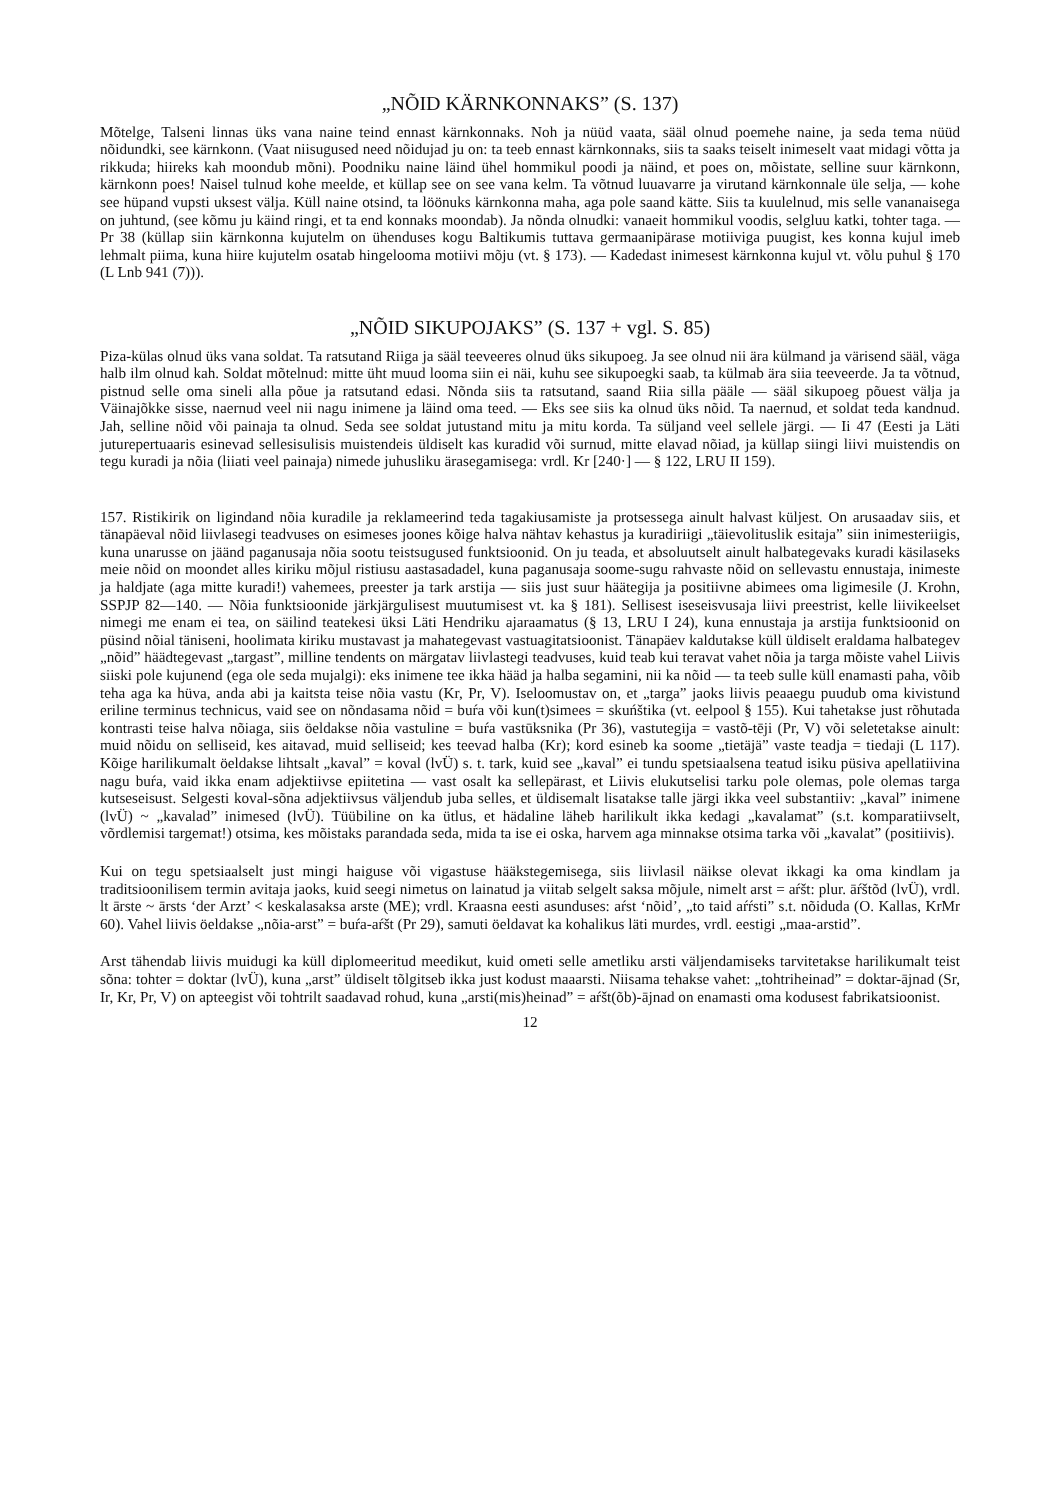„NÕID KÄRNKONNAKS” (S. 137)
Mõtelge, Talseni linnas üks vana naine teind ennast kärnkonnaks. Noh ja nüüd vaata, sääl olnud poemehe naine, ja seda tema nüüd nõidundki, see kärnkonn. (Vaat niisugused need nõidujad ju on: ta teeb ennast kärnkonnaks, siis ta saaks teiselt inimeselt vaat midagi võtta ja rikkuda; hiireks kah moondub mõni). Poodniku naine läind ühel hommikul poodi ja näind, et poes on, mõistate, selline suur kärnkonn, kärnkonn poes! Naisel tulnud kohe meelde, et küllap see on see vana kelm. Ta võtnud luuavarre ja virutand kärnkonnale üle selja, — kohe see hüpand vupsti uksest välja. Küll naine otsind, ta löönuks kärnkonna maha, aga pole saand kätte. Siis ta kuulelnud, mis selle vananaisega on juhtund, (see kõmu ju käind ringi, et ta end konnaks moondab). Ja nõnda olnudki: vanaeit hommikul voodis, selgluu katki, tohter taga. — Pr 38 (küllap siin kärnkonna kujutelm on ühenduses kogu Baltikumis tuttava germaanipärase motiiviga puugist, kes konna kujul imeb lehmalt piima, kuna hiire kujutelm osatab hingelooma motiivi mõju (vt. § 173). — Kadedast inimesest kärnkonna kujul vt. võlu puhul § 170 (L Lnb 941 (7))).
„NÕID SIKUPOJAKS” (S. 137 + vgl. S. 85)
Piza-külas olnud üks vana soldat. Ta ratsutand Riiga ja sääl teeveeres olnud üks sikupoeg. Ja see olnud nii ära külmand ja värisend sääl, väga halb ilm olnud kah. Soldat mõtelnud: mitte üht muud looma siin ei näi, kuhu see sikupoegki saab, ta külmab ära siia teeveerde. Ja ta võtnud, pistnud selle oma sineli alla põue ja ratsutand edasi. Nõnda siis ta ratsutand, saand Riia silla pääle — sääl sikupoeg põuest välja ja Väinajõkke sisse, naernud veel nii nagu inimene ja läind oma teed. — Eks see siis ka olnud üks nõid. Ta naernud, et soldat teda kandnud. Jah, selline nõid või painaja ta olnud. Seda see soldat jutustand mitu ja mitu korda. Ta süljand veel sellele järgi. — Ii 47 (Eesti ja Läti juturepertuaaris esinevad sellesisulisis muistendeis üldiselt kas kuradid või surnud, mitte elavad nõiad, ja küllap siingi liivi muistendis on tegu kuradi ja nõia (liiati veel painaja) nimede juhusliku ärasegamisega: vrdl. Kr [240·] — § 122, LRU II 159).
157. Ristikirik on ligindand nõia kuradile ja reklameerind teda tagakiusamiste ja protsessega ainult halvast küljest. On arusaadav siis, et tänapäeval nõid liivlasegi teadvuses on esimeses joones kõige halva nähtav kehastus ja kuradiriigi „täievolituslik esitaja” siin inimesteriigis, kuna unarusse on jäänd paganusaja nõia sootu teistsugused funktsioonid. On ju teada, et absoluutselt ainult halbategevaks kuradi käsilaseks meie nõid on moondet alles kiriku mõjul ristiusu aastasadadel, kuna paganusaja soome-sugu rahvaste nõid on sellevastu ennustaja, inimeste ja haldjate (aga mitte kuradi!) vahemees, preester ja tark arstija — siis just suur häätegija ja positiivne abimees oma ligimesile (J. Krohn, SSPJP 82—140. — Nõia funktsioonide järkjärgulisest muutumisest vt. ka § 181). Sellisest iseseisvusaja liivi preestrist, kelle liivikeelset nimegi me enam ei tea, on säilind teatekesi üksi Läti Hendriku ajaraamatus (§ 13, LRU I 24), kuna ennustaja ja arstija funktsioonid on püsind nõial täniseni, hoolimata kiriku mustavast ja mahategevast vastuagitatsioonist. Tänapäev kaldutakse küll üldiselt eraldama halbategev „nõid” häädtegevast „targast”, milline tendents on märgatav liivlastegi teadvuses, kuid teab kui teravat vahet nõia ja targa mõiste vahel Liivis siiski pole kujunend (ega ole seda mujalgi): eks inimene tee ikka hääd ja halba segamini, nii ka nõid — ta teeb sulle küll enamasti paha, võib teha aga ka hüva, anda abi ja kaitsta teise nõia vastu (Kr, Pr, V). Iseloomustav on, et „targa” jaoks liivis peaaegu puudub oma kivistund eriline terminus technicus, vaid see on nõndasama nõid = buŕa või kun(t)simees = skuńštika (vt. eelpool § 155). Kui tahetakse just rõhutada kontrasti teise halva nõiaga, siis öeldakse nõia vastuline = buŕa vastūksnika (Pr 36), vastutegija = vastõ-tējі (Pr, V) või seletetakse ainult: muid nõidu on selliseid, kes aitavad, muid selliseid; kes teevad halba (Kr); kord esineb ka soome „tietäjä” vaste teadja = tiedaji (L 117). Kõige harilikumalt öeldakse lihtsalt „kaval” = koval (lvÜ) s. t. tark, kuid see „kaval” ei tundu spetsiaalsena teatud isiku püsiva apellatiivina nagu buŕa, vaid ikka enam adjektiivse epiitetina — vast osalt ka sellepärast, et Liivis elukutselisi tarku pole olemas, pole olemas targa kutseseisust. Selgesti koval-sõna adjektiivsus väljendub juba selles, et üldisemalt lisatakse talle järgi ikka veel substantiiv: „kaval” inimene (lvÜ) ~ „kavalad” inimesed (lvÜ). Tüübiline on ka ütlus, et hädaline läheb harilikult ikka kedagi „kavalamat” (s.t. komparatiivselt, võrdlemisi targemat!) otsima, kes mõistaks parandada seda, mida ta ise ei oska, harvem aga minnakse otsima tarka või „kavalat” (positiivis).
Kui on tegu spetsiaalselt just mingi haiguse või vigastuse hääkstegemisega, siis liivlasil näikse olevat ikkagi ka oma kindlam ja traditsioonilisem termin avitaja jaoks, kuid seegi nimetus on lainatud ja viitab selgelt saksa mõjule, nimelt arst = aŕšt: plur. āŕštõd (lvÜ), vrdl. lt ārste ~ ārsts ‘der Arzt’ < keskalasaksa arste (ME); vrdl. Kraasna eesti asunduses: aŕst ‘nõid’, „to taid aŕŕsti” s.t. nõiduda (O. Kallas, KrMr 60). Vahel liivis öeldakse „nõia-arst” = buŕa-aŕšt (Pr 29), samuti öeldavat ka kohalikus läti murdes, vrdl. eestigi „maa-arstid”.
Arst tähendab liivis muidugi ka küll diplomeeritud meedikut, kuid ometi selle ametliku arsti väljendamiseks tarvitetakse harilikumalt teist sõna: tohter = doktar (lvÜ), kuna „arst” üldiselt tõlgitseb ikka just kodust maaarsti. Niisama tehakse vahet: „tohtriheinad” = doktar-ājnad (Sr, Ir, Kr, Pr, V) on apteegist või tohtrilt saadavad rohud, kuna „arsti(mis)heinad” = aŕšt(õb)-ājnad on enamasti oma kodusest fabrikatsioonist.
12